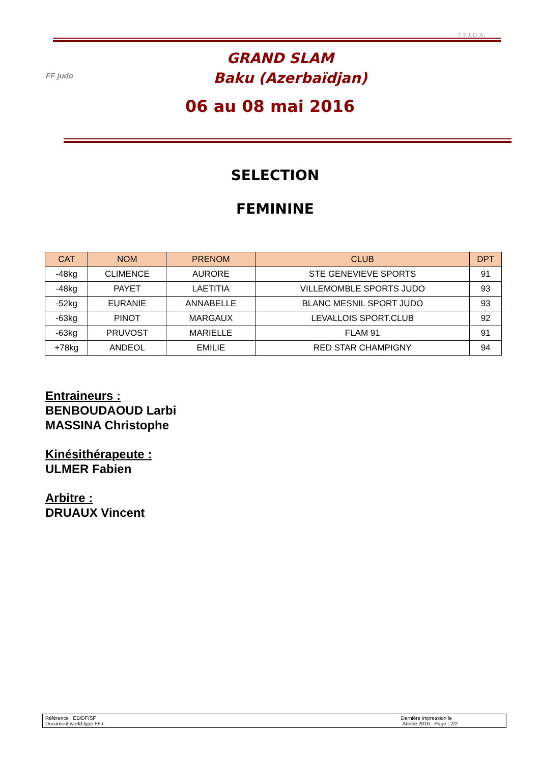F.F.J.D.A.
FF judo
GRAND SLAM
Baku (Azerbaïdjan)
06 au 08 mai 2016
SELECTION
FEMININE
| CAT | NOM | PRENOM | CLUB | DPT |
| --- | --- | --- | --- | --- |
| -48kg | CLIMENCE | AURORE | STE GENEVIEVE SPORTS | 91 |
| -48kg | PAYET | LAETITIA | VILLEMOMBLE SPORTS JUDO | 93 |
| -52kg | EURANIE | ANNABELLE | BLANC MESNIL SPORT JUDO | 93 |
| -63kg | PINOT | MARGAUX | LEVALLOIS SPORT.CLUB | 92 |
| -63kg | PRUVOST | MARIELLE | FLAM 91 | 91 |
| +78kg | ANDEOL | EMILIE | RED STAR CHAMPIGNY | 94 |
Entraineurs :
BENBOUDAOUD Larbi
MASSINA Christophe
Kinésithérapeute :
ULMER Fabien
Arbitre :
DRUAUX Vincent
Référence : EB/DF/SF
Document world type FFJ
Dernière impression le
Année 2016 - Page : 2/2